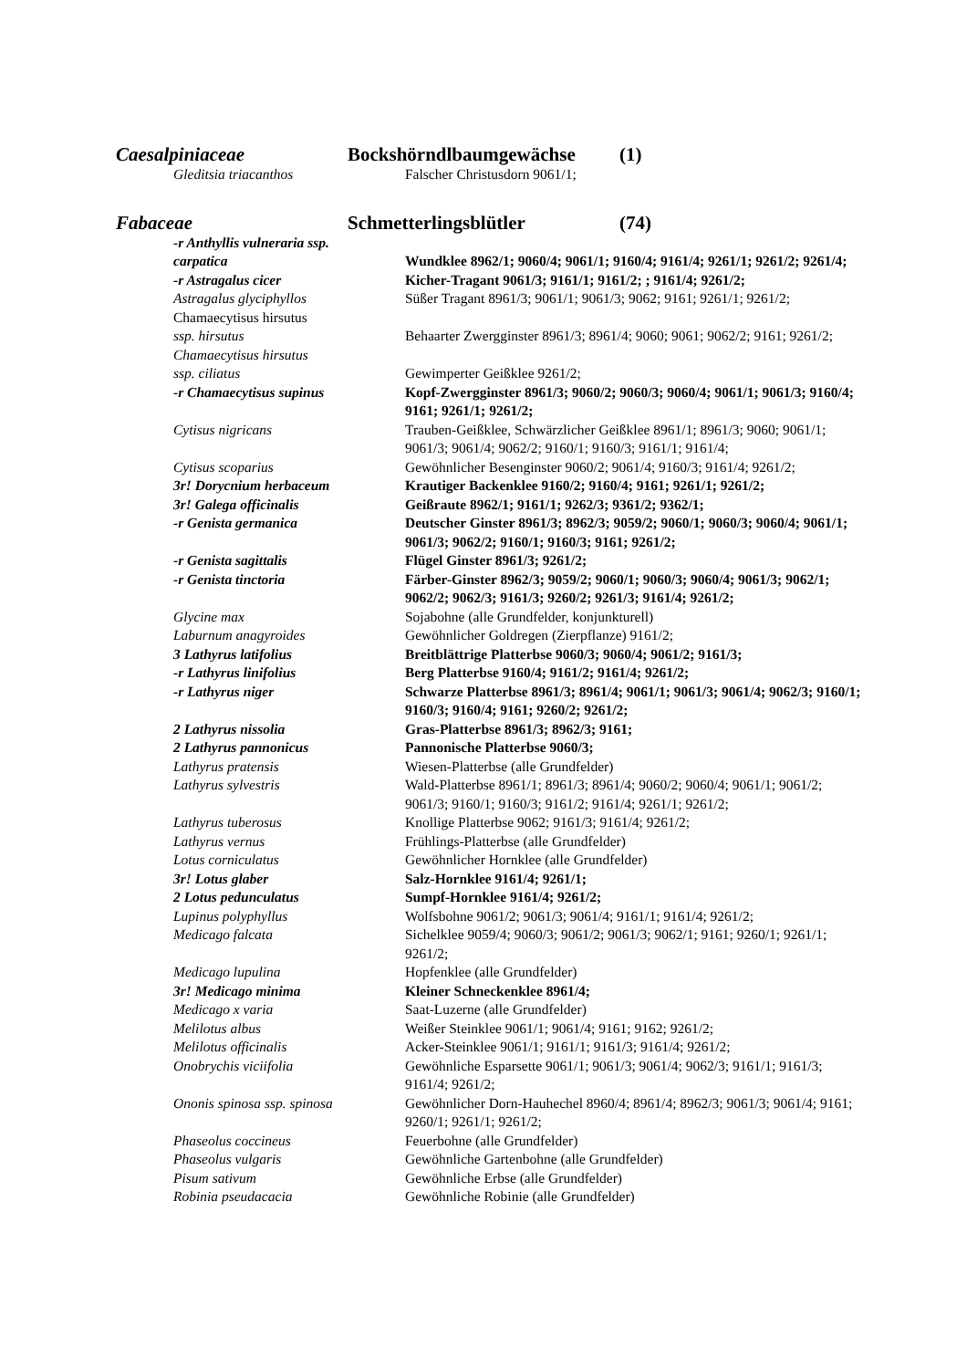Caesalpiniaceae Bockshörndlbaumgewächse (1)
| Gleditsia triacanthos | Falscher Christusdorn 9061/1; |
Fabaceae Schmetterlingsblütler (74)
| -r Anthyllis vulneraria ssp. carpatica | Wundklee 8962/1; 9060/4; 9061/1; 9160/4; 9161/4; 9261/1; 9261/2; 9261/4; |
| -r Astragalus cicer | Kicher-Tragant 9061/3; 9161/1; 9161/2; ; 9161/4; 9261/2; |
| Astragalus glyciphyllos | Süßer Tragant 8961/3; 9061/1; 9061/3; 9062; 9161; 9261/1; 9261/2; |
| Chamaecytisus hirsutus ssp. hirsutus | Behaarter Zwergginster 8961/3; 8961/4; 9060; 9061; 9062/2; 9161; 9261/2; |
| Chamaecytisus hirsutus ssp. ciliatus | Gewimperter Geißklee 9261/2; |
| -r Chamaecytisus supinus | Kopf-Zwergginster 8961/3; 9060/2; 9060/3; 9060/4; 9061/1; 9061/3; 9160/4; 9161; 9261/1; 9261/2; |
| Cytisus nigricans | Trauben-Geißklee, Schwärzlicher Geißklee 8961/1; 8961/3; 9060; 9061/1; 9061/3; 9061/4; 9062/2; 9160/1; 9160/3; 9161/1; 9161/4; |
| Cytisus scoparius | Gewöhnlicher Besenginster 9060/2; 9061/4; 9160/3; 9161/4; 9261/2; |
| 3r! Dorycnium herbaceum | Krautiger Backenklee 9160/2; 9160/4; 9161; 9261/1; 9261/2; |
| 3r! Galega officinalis | Geißraute 8962/1; 9161/1; 9262/3; 9361/2; 9362/1; |
| -r Genista germanica | Deutscher Ginster 8961/3; 8962/3; 9059/2; 9060/1; 9060/3; 9060/4; 9061/1; 9061/3; 9062/2; 9160/1; 9160/3; 9161; 9261/2; |
| -r Genista sagittalis | Flügel Ginster 8961/3; 9261/2; |
| -r Genista tinctoria | Färber-Ginster 8962/3; 9059/2; 9060/1; 9060/3; 9060/4; 9061/3; 9062/1; 9062/2; 9062/3; 9161/3; 9260/2; 9261/3; 9161/4; 9261/2; |
| Glycine max | Sojabohne (alle Grundfelder, konjunkturell) |
| Laburnum anagyroides | Gewöhnlicher Goldregen (Zierpflanze) 9161/2; |
| 3 Lathyrus latifolius | Breitblättrige Platterbse 9060/3; 9060/4; 9061/2; 9161/3; |
| -r Lathyrus linifolius | Berg Platterbse 9160/4; 9161/2; 9161/4; 9261/2; |
| -r Lathyrus niger | Schwarze Platterbse 8961/3; 8961/4; 9061/1; 9061/3; 9061/4; 9062/3; 9160/1; 9160/3; 9160/4; 9161; 9260/2; 9261/2; |
| 2 Lathyrus nissolia | Gras-Platterbse 8961/3; 8962/3; 9161; |
| 2 Lathyrus pannonicus | Pannonische Platterbse 9060/3; |
| Lathyrus pratensis | Wiesen-Platterbse (alle Grundfelder) |
| Lathyrus sylvestris | Wald-Platterbse 8961/1; 8961/3; 8961/4; 9060/2; 9060/4; 9061/1; 9061/2; 9061/3; 9160/1; 9160/3; 9161/2; 9161/4; 9261/1; 9261/2; |
| Lathyrus tuberosus | Knollige Platterbse 9062; 9161/3; 9161/4; 9261/2; |
| Lathyrus vernus | Frühlings-Platterbse (alle Grundfelder) |
| Lotus corniculatus | Gewöhnlicher Hornklee (alle Grundfelder) |
| 3r! Lotus glaber | Salz-Hornklee 9161/4; 9261/1; |
| 2 Lotus pedunculatus | Sumpf-Hornklee 9161/4; 9261/2; |
| Lupinus polyphyllus | Wolfsbohne 9061/2; 9061/3; 9061/4; 9161/1; 9161/4; 9261/2; |
| Medicago falcata | Sichelklee 9059/4; 9060/3; 9061/2; 9061/3; 9062/1; 9161; 9260/1; 9261/1; 9261/2; |
| Medicago lupulina | Hopfenklee (alle Grundfelder) |
| 3r! Medicago minima | Kleiner Schneckenklee 8961/4; |
| Medicago x varia | Saat-Luzerne (alle Grundfelder) |
| Melilotus albus | Weißer Steinklee 9061/1; 9061/4; 9161; 9162; 9261/2; |
| Melilotus officinalis | Acker-Steinklee 9061/1; 9161/1; 9161/3; 9161/4; 9261/2; |
| Onobrychis viciifolia | Gewöhnliche Esparsette 9061/1; 9061/3; 9061/4; 9062/3; 9161/1; 9161/3; 9161/4; 9261/2; |
| Ononis spinosa ssp. spinosa | Gewöhnlicher Dorn-Hauhechel 8960/4; 8961/4; 8962/3; 9061/3; 9061/4; 9161; 9260/1; 9261/1; 9261/2; |
| Phaseolus coccineus | Feuerbohne (alle Grundfelder) |
| Phaseolus vulgaris | Gewöhnliche Gartenbohne (alle Grundfelder) |
| Pisum sativum | Gewöhnliche Erbse (alle Grundfelder) |
| Robinia pseudacacia | Gewöhnliche Robinie (alle Grundfelder) |